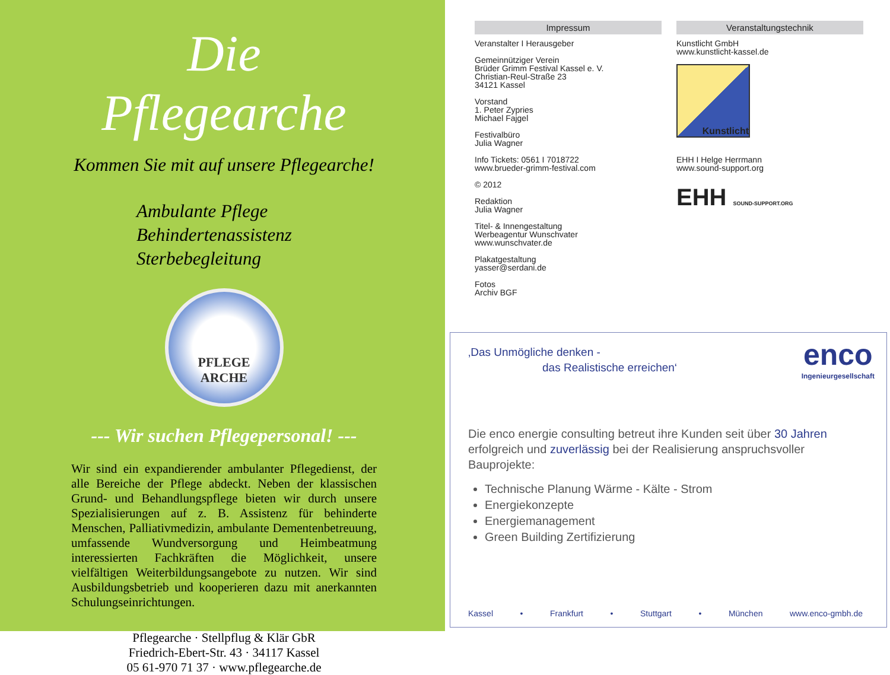Die Pflegearche
Kommen Sie mit auf unsere Pflegearche!
Ambulante Pflege
Behindertenassistenz
Sterbebegleitung
PFLEGE
ARCHE
--- Wir suchen Pflegepersonal! ---
Wir sind ein expandierender ambulanter Pflegedienst, der alle Bereiche der Pflege abdeckt. Neben der klassischen Grund- und Behandlungspflege bieten wir durch unsere Spezialisierungen auf z. B. Assistenz für behinderte Menschen, Palliativmedizin, ambulante Dementenbetreuung, umfassende Wundversorgung und Heimbeatmung interessierten Fachkräften die Möglichkeit, unsere vielfältigen Weiterbildungsangebote zu nutzen. Wir sind Ausbildungsbetrieb und kooperieren dazu mit anerkannten Schulungseinrichtungen.
Pflegearche · Stellpflug & Klär GbR
Friedrich-Ebert-Str. 43 · 34117 Kassel
05 61-970 71 37 · www.pflegearche.de
Impressum
Veranstalter I Herausgeber
Gemeinnütziger Verein
Brüder Grimm Festival Kassel e. V.
Christian-Reul-Straße 23
34121 Kassel
Vorstand
1. Peter Zypries
Michael Fajgel
Festivalbüro
Julia Wagner
Info Tickets: 0561 I 7018722
www.brueder-grimm-festival.com
© 2012
Redaktion
Julia Wagner
Titel- & Innengestaltung
Werbeagentur Wunschvater
www.wunschvater.de
Plakatgestaltung
yasser@serdani.de
Fotos
Archiv BGF
Veranstaltungstechnik
Kunstlicht GmbH
www.kunstlicht-kassel.de
Kunstlicht
EHH I Helge Herrmann
www.sound-support.org
EHH SOUND-SUPPORT.ORG
‚Das Unmögliche denken -
das Realistische erreichen‘
enco
Ingenieurgesellschaft
Die enco energie consulting betreut ihre Kunden seit über 30 Jahren erfolgreich und zuverlässig bei der Realisierung anspruchsvoller Bauprojekte:
Technische Planung Wärme - Kälte - Strom
Energiekonzepte
Energiemanagement
Green Building Zertifizierung
Kassel • Frankfurt • Stuttgart • München www.enco-gmbh.de